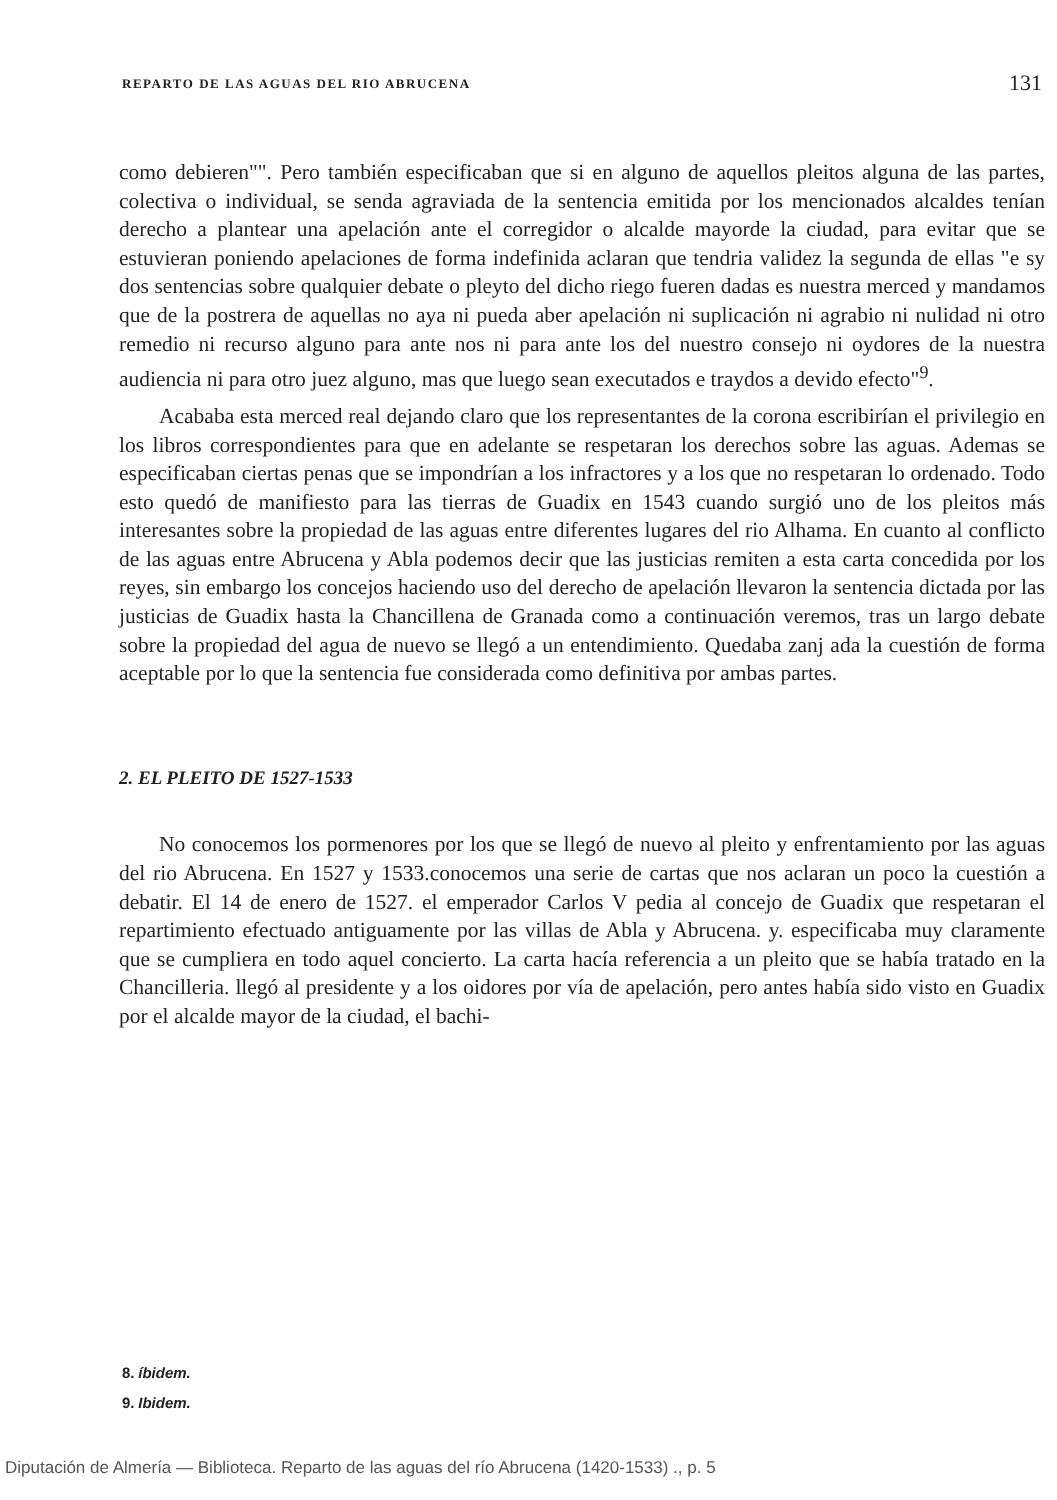REPARTO DE LAS AGUAS DEL RIO ABRUCENA 131
como debieren"". Pero también especificaban que si en alguno de aquellos pleitos alguna de las partes, colectiva o individual, se senda agraviada de la sentencia emitida por los mencionados alcaldes tenían derecho a plantear una apelación ante el corregidor o alcalde mayorde la ciudad, para evitar que se estuvieran poniendo apelaciones de forma indefinida aclaran que tendria validez la segunda de ellas "e sy dos sentencias sobre qualquier debate o pleyto del dicho riego fueren dadas es nuestra merced y mandamos que de la postrera de aquellas no aya ni pueda aber apelación ni suplicación ni agrabio ni nulidad ni otro remedio ni recurso alguno para ante nos ni para ante los del nuestro consejo ni oydores de la nuestra audiencia ni para otro juez alguno, mas que luego sean executados e traydos a devido efecto"<sup>9</sup>.
Acababa esta merced real dejando claro que los representantes de la corona escribirían el privilegio en los libros correspondientes para que en adelante se respetaran los derechos sobre las aguas. Ademas se especificaban ciertas penas que se impondrían a los infractores y a los que no respetaran lo ordenado. Todo esto quedó de manifiesto para las tierras de Guadix en 1543 cuando surgió uno de los pleitos más interesantes sobre la propiedad de las aguas entre diferentes lugares del rio Alhama. En cuanto al conflicto de las aguas entre Abrucena y Abla podemos decir que las justicias remiten a esta carta concedida por los reyes, sin embargo los concejos haciendo uso del derecho de apelación llevaron la sentencia dictada por las justicias de Guadix hasta la Chancillena de Granada como a continuación veremos, tras un largo debate sobre la propiedad del agua de nuevo se llegó a un entendimiento. Quedaba zanj ada la cuestión de forma aceptable por lo que la sentencia fue considerada como definitiva por ambas partes.
2. EL PLEITO DE 1527-1533
No conocemos los pormenores por los que se llegó de nuevo al pleito y enfrentamiento por las aguas del rio Abrucena. En 1527 y 1533.conocemos una serie de cartas que nos aclaran un poco la cuestión a debatir. El 14 de enero de 1527. el emperador Carlos V pedia al concejo de Guadix que respetaran el repartimiento efectuado antiguamente por las villas de Abla y Abrucena. y. especificaba muy claramente que se cumpliera en todo aquel concierto. La carta hacía referencia a un pleito que se había tratado en la Chancilleria. llegó al presidente y a los oidores por vía de apelación, pero antes había sido visto en Guadix por el alcalde mayor de la ciudad, el bachi-
8. íbidem.
9. Ibidem.
Diputación de Almería — Biblioteca. Reparto de las aguas del río Abrucena (1420-1533) ., p. 5